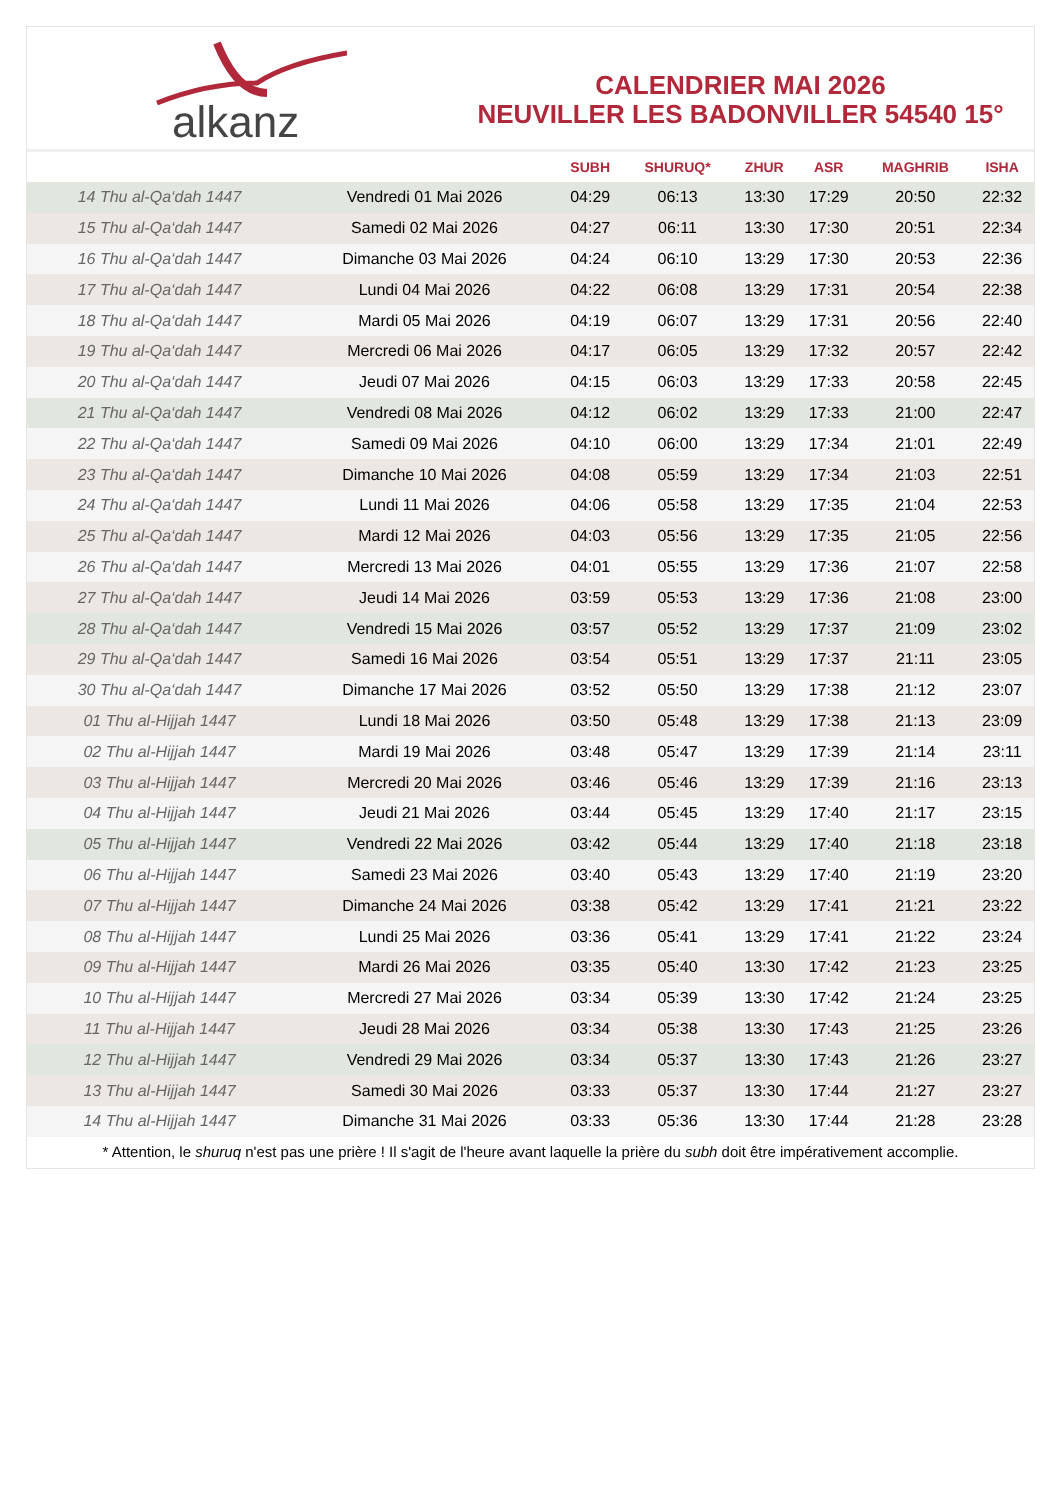alkanz
CALENDRIER MAI 2026
NEUVILLER LES BADONVILLER 54540 15°
| | | SUBH | SHURUQ* | ZHUR | ASR | MAGHRIB | ISHA |
| --- | --- | --- | --- | --- | --- | --- | --- |
| 14 Thu al-Qa‘dah 1447 | Vendredi 01 Mai 2026 | 04:29 | 06:13 | 13:30 | 17:29 | 20:50 | 22:32 |
| 15 Thu al-Qa‘dah 1447 | Samedi 02 Mai 2026 | 04:27 | 06:11 | 13:30 | 17:30 | 20:51 | 22:34 |
| 16 Thu al-Qa‘dah 1447 | Dimanche 03 Mai 2026 | 04:24 | 06:10 | 13:29 | 17:30 | 20:53 | 22:36 |
| 17 Thu al-Qa‘dah 1447 | Lundi 04 Mai 2026 | 04:22 | 06:08 | 13:29 | 17:31 | 20:54 | 22:38 |
| 18 Thu al-Qa‘dah 1447 | Mardi 05 Mai 2026 | 04:19 | 06:07 | 13:29 | 17:31 | 20:56 | 22:40 |
| 19 Thu al-Qa‘dah 1447 | Mercredi 06 Mai 2026 | 04:17 | 06:05 | 13:29 | 17:32 | 20:57 | 22:42 |
| 20 Thu al-Qa‘dah 1447 | Jeudi 07 Mai 2026 | 04:15 | 06:03 | 13:29 | 17:33 | 20:58 | 22:45 |
| 21 Thu al-Qa‘dah 1447 | Vendredi 08 Mai 2026 | 04:12 | 06:02 | 13:29 | 17:33 | 21:00 | 22:47 |
| 22 Thu al-Qa‘dah 1447 | Samedi 09 Mai 2026 | 04:10 | 06:00 | 13:29 | 17:34 | 21:01 | 22:49 |
| 23 Thu al-Qa‘dah 1447 | Dimanche 10 Mai 2026 | 04:08 | 05:59 | 13:29 | 17:34 | 21:03 | 22:51 |
| 24 Thu al-Qa‘dah 1447 | Lundi 11 Mai 2026 | 04:06 | 05:58 | 13:29 | 17:35 | 21:04 | 22:53 |
| 25 Thu al-Qa‘dah 1447 | Mardi 12 Mai 2026 | 04:03 | 05:56 | 13:29 | 17:35 | 21:05 | 22:56 |
| 26 Thu al-Qa‘dah 1447 | Mercredi 13 Mai 2026 | 04:01 | 05:55 | 13:29 | 17:36 | 21:07 | 22:58 |
| 27 Thu al-Qa‘dah 1447 | Jeudi 14 Mai 2026 | 03:59 | 05:53 | 13:29 | 17:36 | 21:08 | 23:00 |
| 28 Thu al-Qa‘dah 1447 | Vendredi 15 Mai 2026 | 03:57 | 05:52 | 13:29 | 17:37 | 21:09 | 23:02 |
| 29 Thu al-Qa‘dah 1447 | Samedi 16 Mai 2026 | 03:54 | 05:51 | 13:29 | 17:37 | 21:11 | 23:05 |
| 30 Thu al-Qa‘dah 1447 | Dimanche 17 Mai 2026 | 03:52 | 05:50 | 13:29 | 17:38 | 21:12 | 23:07 |
| 01 Thu al-Hijjah 1447 | Lundi 18 Mai 2026 | 03:50 | 05:48 | 13:29 | 17:38 | 21:13 | 23:09 |
| 02 Thu al-Hijjah 1447 | Mardi 19 Mai 2026 | 03:48 | 05:47 | 13:29 | 17:39 | 21:14 | 23:11 |
| 03 Thu al-Hijjah 1447 | Mercredi 20 Mai 2026 | 03:46 | 05:46 | 13:29 | 17:39 | 21:16 | 23:13 |
| 04 Thu al-Hijjah 1447 | Jeudi 21 Mai 2026 | 03:44 | 05:45 | 13:29 | 17:40 | 21:17 | 23:15 |
| 05 Thu al-Hijjah 1447 | Vendredi 22 Mai 2026 | 03:42 | 05:44 | 13:29 | 17:40 | 21:18 | 23:18 |
| 06 Thu al-Hijjah 1447 | Samedi 23 Mai 2026 | 03:40 | 05:43 | 13:29 | 17:40 | 21:19 | 23:20 |
| 07 Thu al-Hijjah 1447 | Dimanche 24 Mai 2026 | 03:38 | 05:42 | 13:29 | 17:41 | 21:21 | 23:22 |
| 08 Thu al-Hijjah 1447 | Lundi 25 Mai 2026 | 03:36 | 05:41 | 13:29 | 17:41 | 21:22 | 23:24 |
| 09 Thu al-Hijjah 1447 | Mardi 26 Mai 2026 | 03:35 | 05:40 | 13:30 | 17:42 | 21:23 | 23:25 |
| 10 Thu al-Hijjah 1447 | Mercredi 27 Mai 2026 | 03:34 | 05:39 | 13:30 | 17:42 | 21:24 | 23:25 |
| 11 Thu al-Hijjah 1447 | Jeudi 28 Mai 2026 | 03:34 | 05:38 | 13:30 | 17:43 | 21:25 | 23:26 |
| 12 Thu al-Hijjah 1447 | Vendredi 29 Mai 2026 | 03:34 | 05:37 | 13:30 | 17:43 | 21:26 | 23:27 |
| 13 Thu al-Hijjah 1447 | Samedi 30 Mai 2026 | 03:33 | 05:37 | 13:30 | 17:44 | 21:27 | 23:27 |
| 14 Thu al-Hijjah 1447 | Dimanche 31 Mai 2026 | 03:33 | 05:36 | 13:30 | 17:44 | 21:28 | 23:28 |
* Attention, le shuruq n'est pas une prière ! Il s'agit de l'heure avant laquelle la prière du subh doit être impérativement accomplie.